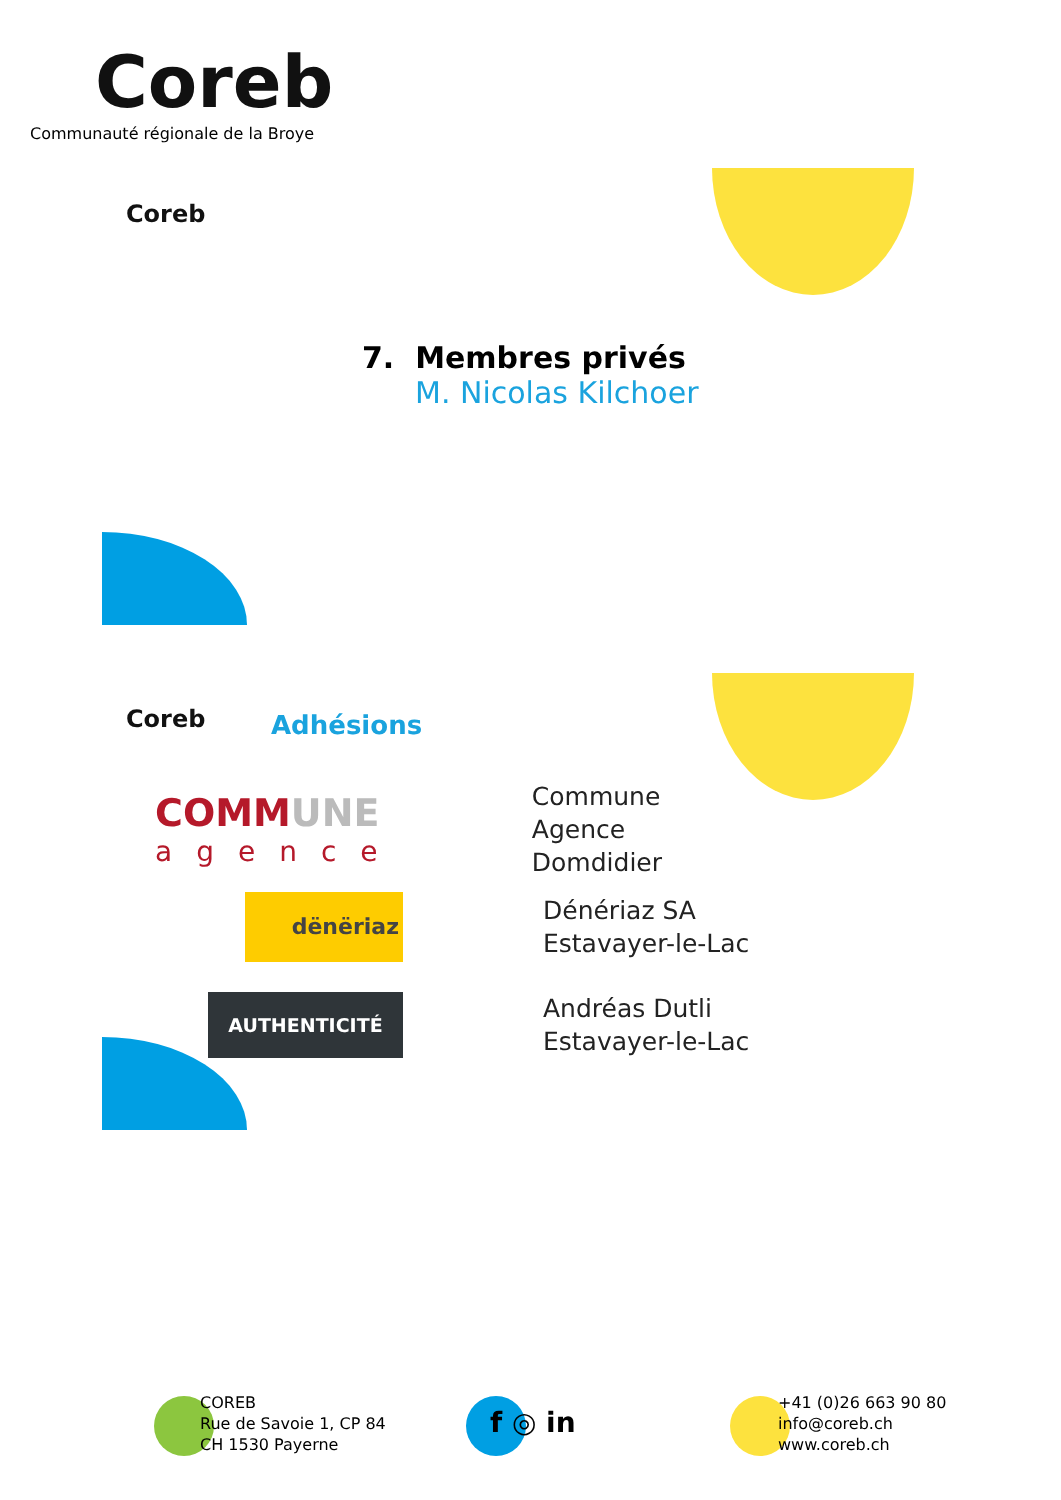Coreb
Communauté régionale de la Broye
Coreb
7. Membres privés
M. Nicolas Kilchoer
Coreb Adhésions
COMMUNE
agence
Commune Agence
Domdidier
dënëriaz
Dénériaz SA
Estavayer-le-Lac
AUTHENTICITÉ
Andréas Dutli
Estavayer-le-Lac
COREB
Rue de Savoie 1, CP 84
CH 1530 Payerne
f ◎ in
+41 (0)26 663 90 80
info@coreb.ch
www.coreb.ch